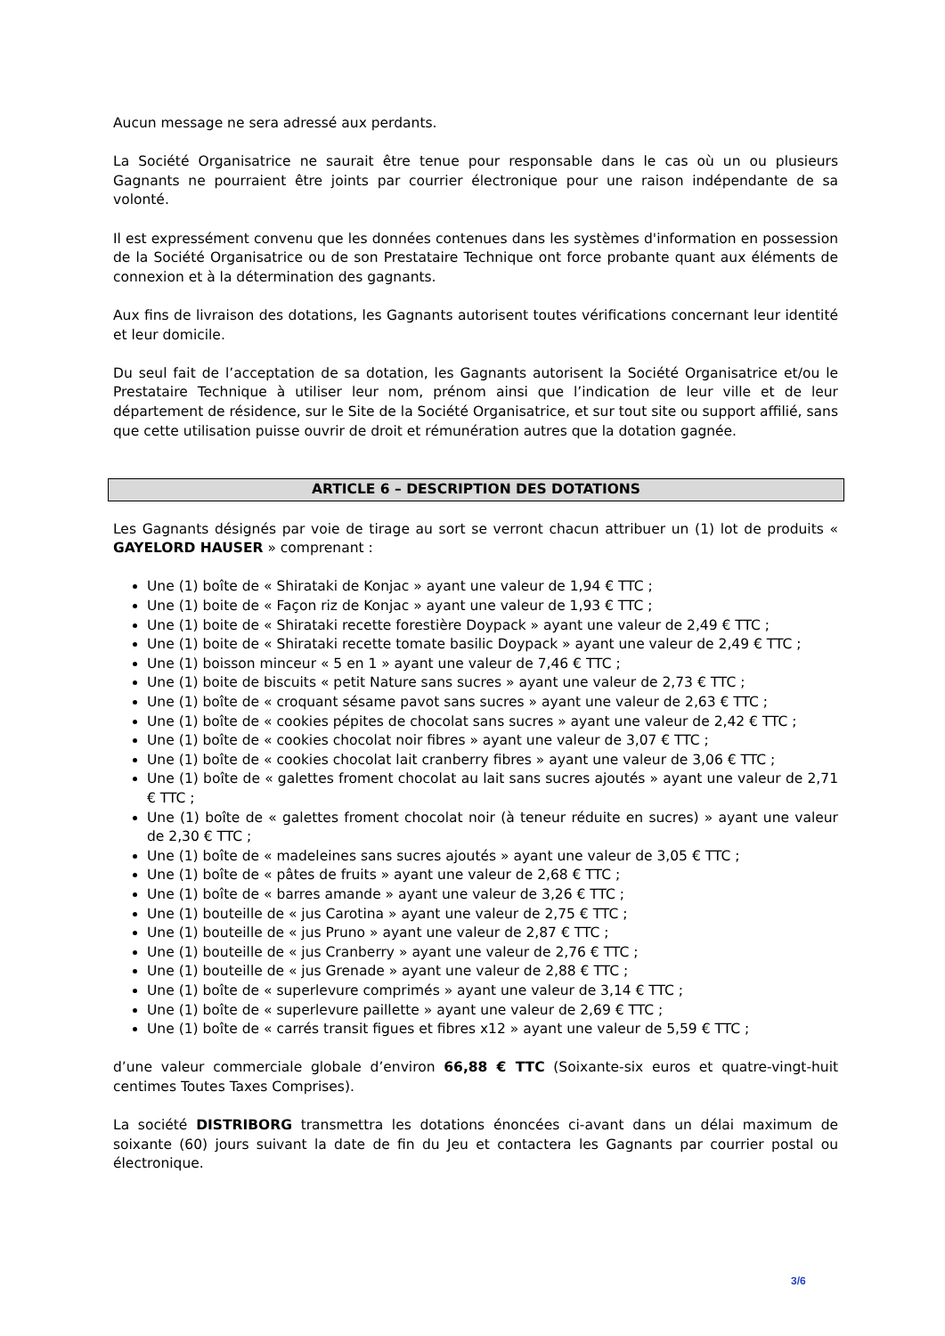Aucun message ne sera adressé aux perdants.
La Société Organisatrice ne saurait être tenue pour responsable dans le cas où un ou plusieurs Gagnants ne pourraient être joints par courrier électronique pour une raison indépendante de sa volonté.
Il est expressément convenu que les données contenues dans les systèmes d'information en possession de la Société Organisatrice ou de son Prestataire Technique ont force probante quant aux éléments de connexion et à la détermination des gagnants.
Aux fins de livraison des dotations, les Gagnants autorisent toutes vérifications concernant leur identité et leur domicile.
Du seul fait de l’acceptation de sa dotation, les Gagnants autorisent la Société Organisatrice et/ou le Prestataire Technique à utiliser leur nom, prénom ainsi que l’indication de leur ville et de leur département de résidence, sur le Site de la Société Organisatrice, et sur tout site ou support affilié, sans que cette utilisation puisse ouvrir de droit et rémunération autres que la dotation gagnée.
ARTICLE 6 – DESCRIPTION DES DOTATIONS
Les Gagnants désignés par voie de tirage au sort se verront chacun attribuer un (1) lot de produits « GAYELORD HAUSER » comprenant :
Une (1) boîte de « Shirataki de Konjac » ayant une valeur de 1,94 € TTC ;
Une (1) boite de « Façon riz de Konjac » ayant une valeur de 1,93 € TTC ;
Une (1) boite de « Shirataki recette forestière Doypack » ayant une valeur de 2,49 € TTC ;
Une (1) boite de « Shirataki recette tomate basilic Doypack » ayant une valeur de 2,49 € TTC ;
Une (1) boisson minceur « 5 en 1 » ayant une valeur de 7,46 € TTC ;
Une (1) boite de biscuits « petit Nature sans sucres » ayant une valeur de 2,73 € TTC ;
Une (1) boîte de « croquant sésame pavot sans sucres » ayant une valeur de 2,63 € TTC ;
Une (1) boîte de « cookies pépites de chocolat sans sucres » ayant une valeur de 2,42 € TTC ;
Une (1) boîte de « cookies chocolat noir fibres » ayant une valeur de 3,07 € TTC ;
Une (1) boîte de « cookies chocolat lait cranberry fibres » ayant une valeur de 3,06 € TTC ;
Une (1) boîte de « galettes froment chocolat au lait sans sucres ajoutés » ayant une valeur de 2,71 € TTC ;
Une (1) boîte de « galettes froment chocolat noir (à teneur réduite en sucres) » ayant une valeur de 2,30 € TTC ;
Une (1) boîte de « madeleines sans sucres ajoutés » ayant une valeur de 3,05 € TTC ;
Une (1) boîte de « pâtes de fruits » ayant une valeur de 2,68 € TTC ;
Une (1) boîte de « barres amande » ayant une valeur de 3,26 € TTC ;
Une (1) bouteille de « jus Carotina » ayant une valeur de 2,75 € TTC ;
Une (1) bouteille de « jus Pruno » ayant une valeur de 2,87 € TTC ;
Une (1) bouteille de « jus Cranberry » ayant une valeur de 2,76 € TTC ;
Une (1) bouteille de « jus Grenade » ayant une valeur de 2,88 € TTC ;
Une (1) boîte de « superlevure comprimés » ayant une valeur de 3,14 € TTC ;
Une (1) boîte de « superlevure paillette » ayant une valeur de 2,69 € TTC ;
Une (1) boîte de « carrés transit figues et fibres x12 » ayant une valeur de 5,59 € TTC ;
d’une valeur commerciale globale d’environ 66,88 € TTC (Soixante-six euros et quatre-vingt-huit centimes Toutes Taxes Comprises).
La société DISTRIBORG transmettra les dotations énoncées ci-avant dans un délai maximum de soixante (60) jours suivant la date de fin du Jeu et contactera les Gagnants par courrier postal ou électronique.
3/6